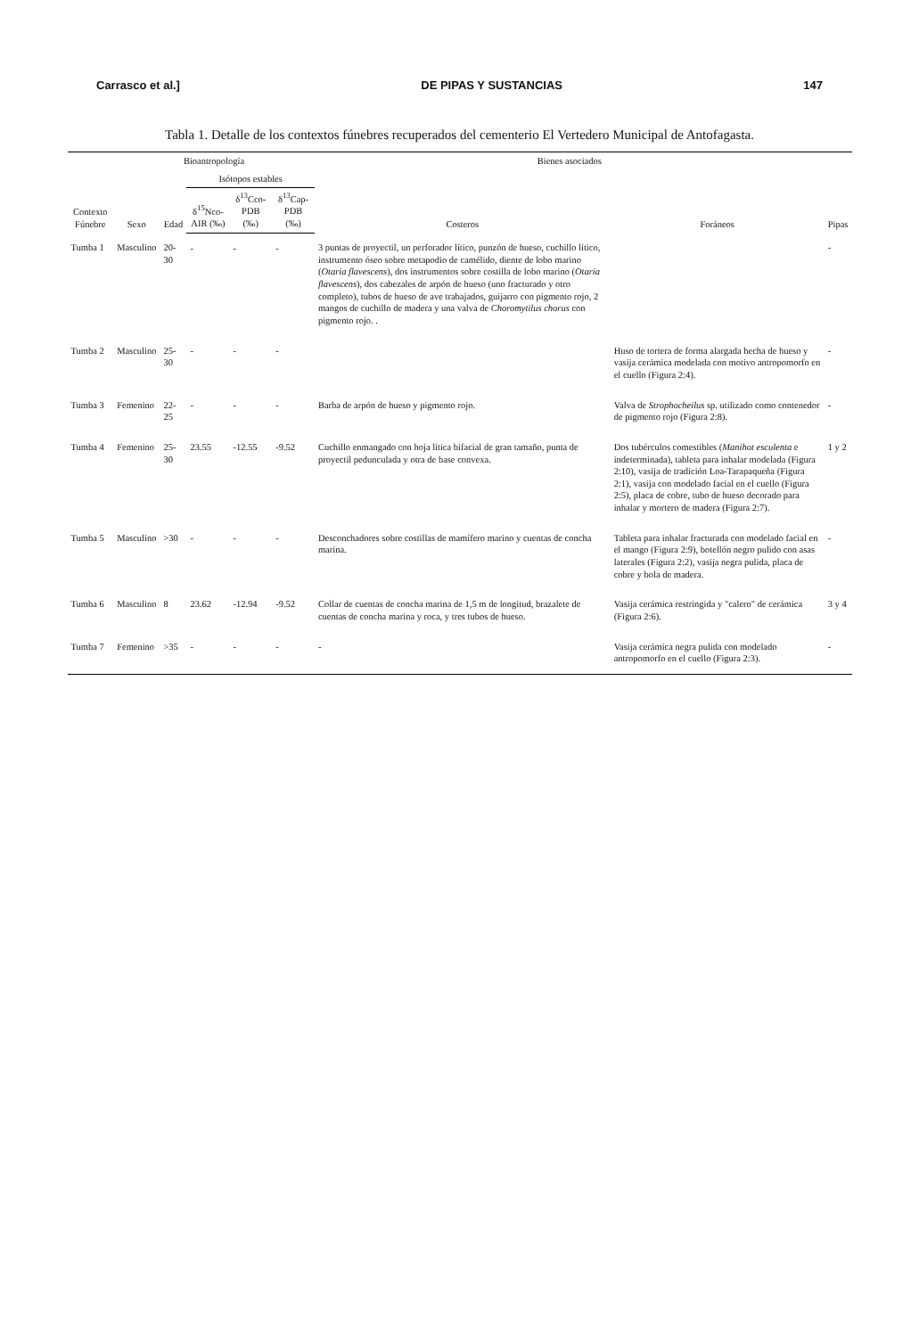Carrasco et al.] DE PIPAS Y SUSTANCIAS 147
Tabla 1. Detalle de los contextos fúnebres recuperados del cementerio El Vertedero Municipal de Antofagasta.
| Contexto Fúnebre | Bioantropología | | | | | Bienes asociados | | Pipas |
| --- | --- | --- | --- | --- | --- | --- | --- | --- |
| | Sexo | Edad | Isótopos estables | | | Costeros | Foráneos | |
| | | | δ<sup>15</sup>Nco-AIR (‰) | δ<sup>13</sup>Cco-PDB (‰) | δ<sup>13</sup>Cap-PDB (‰) | | | |
| Tumba 1 | Masculino | 20-30 | - | - | - | 3 puntas de proyectil, un perforador lítico, punzón de hueso, cuchillo lítico, instrumento óseo sobre metapodio de camélido, diente de lobo marino ( Otaria flavescens ), dos instrumentos sobre costilla de lobo marino ( Otaria flavescens ), dos cabezales de arpón de hueso (uno fracturado y otro completo), tubos de hueso de ave trabajados, guijarro con pigmento rojo, 2 mangos de cuchillo de madera y una valva de Choromytilus chorus con pigmento rojo. . | | - |
| Tumba 2 | Masculino | 25-30 | - | - | - | | Huso de tortera de forma alargada hecha de hueso y vasija cerámica modelada con motivo antropomorfo en el cuello (Figura 2:4). | - |
| Tumba 3 | Femenino | 22-25 | - | - | - | Barba de arpón de hueso y pigmento rojo. | Valva de Strophocheilus sp. utilizado como contenedor de pigmento rojo (Figura 2:8). | - |
| Tumba 4 | Femenino | 25-30 | 23.55 | -12.55 | -9.52 | Cuchillo enmangado con hoja lítica bifacial de gran tamaño, punta de proyectil pedunculada y otra de base convexa. | Dos tubérculos comestibles ( Manihot esculenta e indeterminada), tableta para inhalar modelada (Figura 2:10), vasija de tradición Loa-Tarapaqueña (Figura 2:1), vasija con modelado facial en el cuello (Figura 2:5), placa de cobre, tubo de hueso decorado para inhalar y mortero de madera (Figura 2:7). | 1 y 2 |
| Tumba 5 | Masculino | >30 | - | - | - | Desconchadores sobre costillas de mamífero marino y cuentas de concha marina. | Tableta para inhalar fracturada con modelado facial en el mango (Figura 2:9), botellón negro pulido con asas laterales (Figura 2:2), vasija negra pulida, placa de cobre y bola de madera. | - |
| Tumba 6 | Masculino | 8 | 23.62 | -12.94 | -9.52 | Collar de cuentas de concha marina de 1,5 m de longitud, brazalete de cuentas de concha marina y roca, y tres tubos de hueso. | Vasija cerámica restringida y "calero" de cerámica (Figura 2:6). | 3 y 4 |
| Tumba 7 | Femenino | >35 | - | - | - | - | Vasija cerámica negra pulida con modelado antropomorfo en el cuello (Figura 2:3). | - |